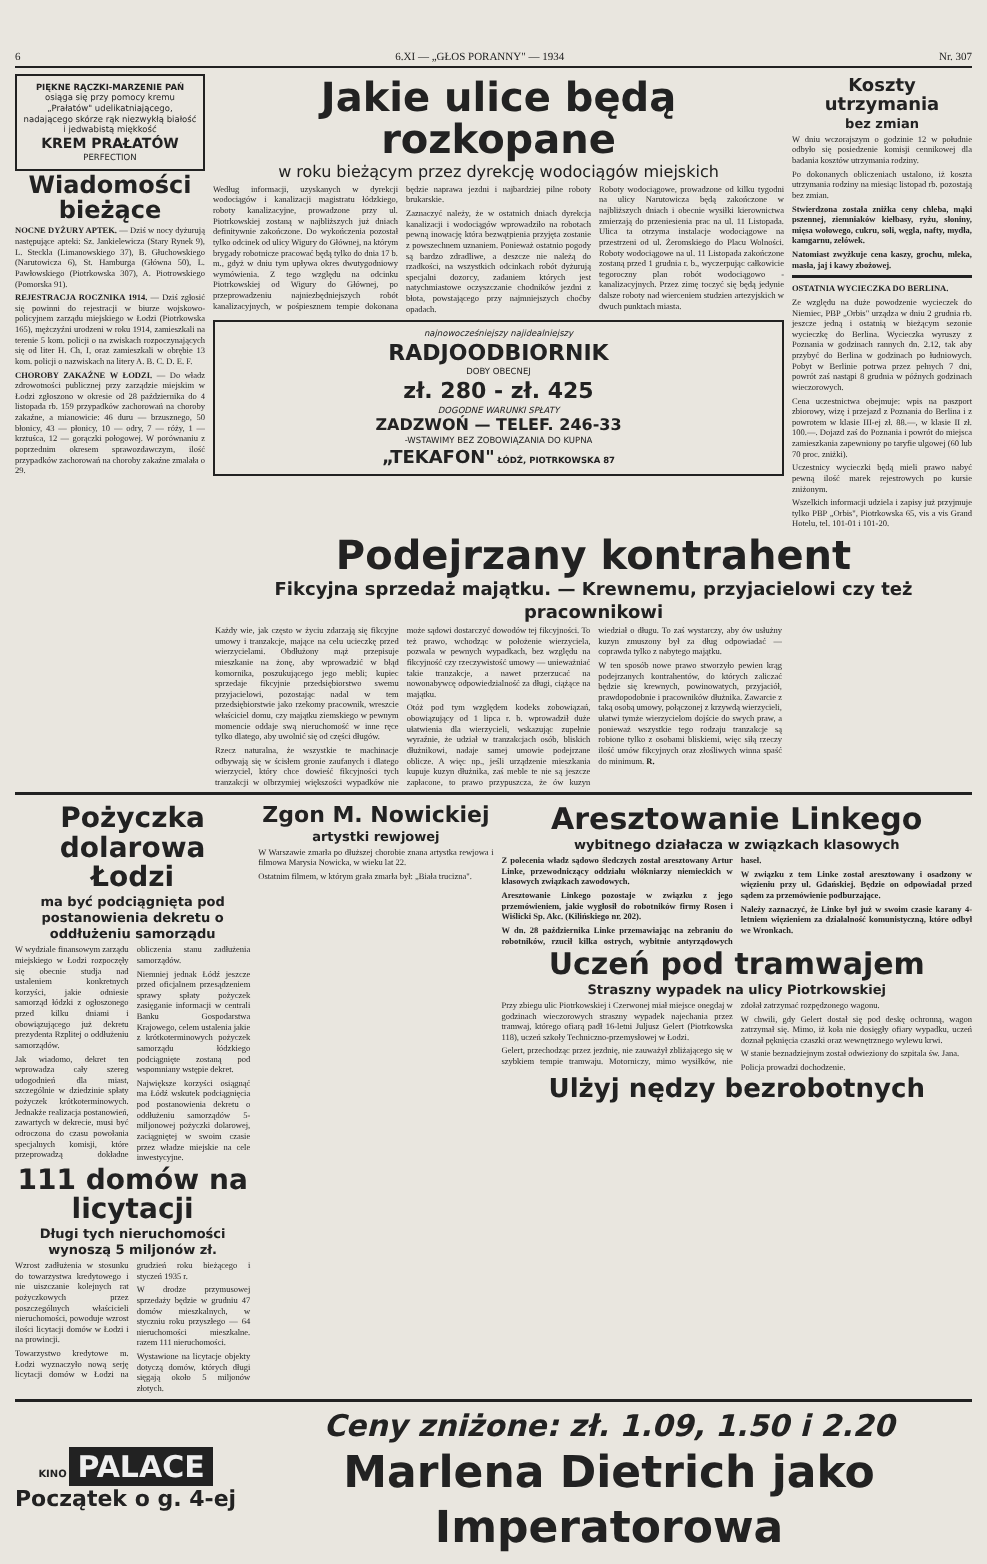6 6.XI — „GŁOS PORANNY" — 1934 Nr. 307
PIĘKNE RĄCZKI-MARZENIE PAŃ
osiąga się przy pomocy kremu „Prałatów" udelikatniającego, nadającego skórze rąk niezwykłą białość i jedwabistą miękkość
KREM PRAŁATÓW
PERFECTION
Wiadomości bieżące
NOCNE DYŻURY APTEK. — Dziś w nocy dyżurują następujące apteki: Sz. Jankielewicza (Stary Rynek 9), L. Steckla (Limanowskiego 37), B. Głuchowskiego (Narutowicza 6), St. Hamburga (Główna 50), L. Pawłowskiego (Piotrkowska 307), A. Piotrowskiego (Pomorska 91).
REJESTRACJA ROCZNIKA 1914. — Dziś zgłosić się powinni do rejestracji w biurze wojskowo-policyjnem zarządu miejskiego w Łodzi (Piotrkowska 165), mężczyźni urodzeni w roku 1914, zamieszkali na terenie 5 kom. policji o na zwiskach rozpoczynających się od liter H. Ch, I, oraz zamieszkali w obrębie 13 kom. policji o nazwiskach na litery A. B. C. D. E. F.
CHOROBY ZAKAŹNE W ŁODZI. — Do władz zdrowotności publicznej przy zarządzie miejskim w Łodzi zgłoszono w okresie od 28 października do 4 listopada rb. 159 przypadków zachorowań na choroby zakaźne, a mianowicie: 46 duru — brzusznego, 50 błonicy, 43 — płonicy, 10 — odry, 7 — róży, 1 — krztuśca, 12 — gorączki połogowej. W porównaniu z poprzednim okresem sprawozdawczym, ilość przypadków zachorowań na choroby zakaźne zmalała o 29.
Jakie ulice będą rozkopane
w roku bieżącym przez dyrekcję wodociągów miejskich
Według informacji, uzyskanych w dyrekcji wodociągów i kanalizacji magistratu łódzkiego, roboty kanalizacyjne, prowadzone przy ul. Piotrkowskiej zostaną w najbliższych już dniach definitywnie zakończone. Do wykończenia pozostał tylko odcinek od ulicy Wigury do Głównej, na którym brygady robotnicze pracować będą tylko do dnia 17 b. m., gdyż w dniu tym upływa okres dwutygodniowy wymówienia. Z tego względu na odcinku Piotrkowskiej od Wigury do Głównej, po przeprowadzeniu najniezbędniejszych robót kanalizacyjnych, w pośpiesznem tempie dokonana będzie naprawa jezdni i najbardziej pilne roboty brukarskie.
Zaznaczyć należy, że w ostatnich dniach dyrekcja kanalizacji i wodociągów wprowadziło na robotach pewną inowację która bezwątpienia przyjęta zostanie z powszechnem uznaniem. Ponieważ ostatnio pogody są bardzo zdradliwe, a deszcze nie należą do rzadkości, na wszystkich odcinkach robót dyżurują specjalni dozorcy, zadaniem których jest natychmiastowe oczyszczanie chodników jezdni z błota, powstającego przy najmniejszych choćby opadach.
Roboty wodociągowe, prowadzone od kilku tygodni na ulicy Narutowicza będą zakończone w najbliższych dniach i obecnie wysiłki kierownictwa zmierzają do przeniesienia prac na ul. 11 Listopada. Ulica ta otrzyma instalacje wodociągowe na przestrzeni od ul. Żeromskiego do Placu Wolności. Roboty wodociągowe na ul. 11 Listopada zakończone zostaną przed 1 grudnia r. b., wyczerpując całkowicie tegoroczny plan robót wodociągowo - kanalizacyjnych. Przez zimę toczyć się będą jedynie dalsze roboty nad wierceniem studzien artezyjskich w dwuch punktach miasta.
najnowocześniejszy najidealniejszy
RADJOODBIORNIK
DOBY OBECNEJ
zł. 280 - zł. 425
DOGODNE WARUNKI SPŁATY
ZADZWOŃ — TELEF. 246-33
-WSTAWIMY BEZ ZOBOWIĄZANIA DO KUPNA
„TEKAFON" ŁÓDŹ, PIOTRKOWSKA 87
Koszty utrzymania
bez zmian
W dniu wczorajszym o godzinie 12 w południe odbyło się posiedzenie komisji cennikowej dla badania kosztów utrzymania rodziny.
Po dokonanych obliczeniach ustalono, iż koszta utrzymania rodziny na miesiąc listopad rb. pozostają bez zmian.
Stwierdzona została zniżka ceny chleba, mąki pszennej, ziemniaków kiełbasy, ryżu, słoniny, mięsa wołowego, cukru, soli, węgla, nafty, mydła, kamgarnu, zelówek.
Natomiast zwyżkuje cena kaszy, grochu, mleka, masła, jaj i kawy zbożowej.
OSTATNIA WYCIECZKA DO BERLINA.
Ze względu na duże powodzenie wycieczek do Niemiec, PBP „Orbis" urządza w dniu 2 grudnia rb. jeszcze jedną i ostatnią w bieżącym sezonie wycieczkę do Berlina. Wycieczka wyruszy z Poznania w godzinach rannych dn. 2.12, tak aby przybyć do Berlina w godzinach po łudniowych. Pobyt w Berlinie potrwa przez pełnych 7 dni, powrót zaś nastąpi 8 grudnia w późnych godzinach wieczorowych.
Cena uczestnictwa obejmuje: wpis na paszport zbiorowy, wizę i przejazd z Poznania do Berlina i z powrotem w klasie III-ej zł. 88.—, w klasie II zł. 100.—. Dojazd zaś do Poznania i powrót do miejsca zamieszkania zapewniony po taryfie ulgowej (60 lub 70 proc. zniżki).
Uczestnicy wycieczki będą mieli prawo nabyć pewną ilość marek rejestrowych po kursie zniżonym.
Wszelkich informacji udziela i zapisy już przyjmuje tylko PBP „Orbis", Piotrkowska 65, vis a vis Grand Hotelu, tel. 101-01 i 101-20.
Podejrzany kontrahent
Fikcyjna sprzedaż majątku. — Krewnemu, przyjacielowi czy też pracownikowi
Każdy wie, jak często w życiu zdarzają się fikcyjne umowy i tranzakcje, mające na celu ucieczkę przed wierzycielami. Obdłużony mąż przepisuje mieszkanie na żonę, aby wprowadzić w błąd komornika, poszukującego jego mebli; kupiec sprzedaje fikcyjnie przedsiębiorstwo swemu przyjacielowi, pozostając nadal w tem przedsiębiorstwie jako rzekomy pracownik, wreszcie właściciel domu, czy majątku ziemskiego w pewnym momencie oddaje swą nieruchomość w inne ręce tylko dlatego, aby uwolnić się od części długów.
Rzecz naturalna, że wszystkie te machinacje odbywają się w ścisłem gronie zaufanych i dlatego wierzyciel, który chce dowieść fikcyjności tych tranzakcji w olbrzymiej większości wypadków nie może sądowi dostarczyć dowodów tej fikcyjności. To też prawo, wchodząc w położenie wierzyciela, pozwala w pewnych wypadkach, bez względu na fikcyjność czy rzeczywistość umowy — unieważniać takie tranzakcje, a nawet przerzucać na nowonabywcę odpowiedzialność za długi, ciążące na majątku.
Otóż pod tym względem kodeks zobowiązań, obowiązujący od 1 lipca r. b. wprowadził duże ułatwienia dla wierzycieli, wskazując zupełnie wyraźnie, że udział w tranzakcjach osób, bliskich dłużnikowi, nadaje samej umowie podejrzane oblicze. A więc np., jeśli urządzenie mieszkania kupuje kuzyn dłużnika, zaś meble te nie są jeszcze zapłacone, to prawo przypuszcza, że ów kuzyn wiedział o długu. To zaś wystarczy, aby ów usłużny kuzyn zmuszony był za dług odpowiadać — coprawda tylko z nabytego majątku.
W ten sposób nowe prawo stworzyło pewien krąg podejrzanych kontrahentów, do których zaliczać będzie się krewnych, powinowatych, przyjaciół, prawdopodobnie i pracowników dłużnika. Zawarcie z taką osobą umowy, połączonej z krzywdą wierzycieli, ułatwi tymże wierzycielom dojście do swych praw, a ponieważ wszystkie tego rodzaju tranzakcje są robione tylko z osobami bliskiemi, więc siłą rzeczy ilość umów fikcyjnych oraz złośliwych winna spaść do minimum. R.
Pożyczka dolarowa Łodzi
ma być podciągnięta pod postanowienia dekretu o oddłużeniu samorządu
W wydziale finansowym zarządu miejskiego w Łodzi rozpoczęły się obecnie studja nad ustaleniem konkretnych korzyści, jakie odniesie samorząd łódzki z ogłoszonego przed kilku dniami i obowiązującego już dekretu prezydenta Rzplitej o oddłużeniu samorządów.
Jak wiadomo, dekret ten wprowadza cały szereg udogodnień dla miast, szczególnie w dziedzinie spłaty pożyczek krótkoterminowych. Jednakże realizacja postanowień, zawartych w dekrecie, musi być odroczona do czasu powołania specjalnych komisji, które przeprowadzą dokładne obliczenia stanu zadłużenia samorządów.
Niemniej jednak Łódź jeszcze przed oficjalnem przesądzeniem sprawy spłaty pożyczek zasięganie informacji w centrali Banku Gospodarstwa Krajowego, celem ustalenia jakie z krótkoterminowych pożyczek samorządu łódzkiego podciągnięte zostaną pod wspomniany wstępie dekret.
Największe korzyści osiągnąć ma Łódź wskutek podciągnięcia pod postanowienia dekretu o oddłużeniu samorządów 5-miljonowej pożyczki dolarowej, zaciągniętej w swoim czasie przez władze miejskie na cele inwestycyjne.
111 domów na licytacji
Długi tych nieruchomości wynoszą 5 miljonów zł.
Wzrost zadłużenia w stosunku do towarzystwa kredytowego i nie uiszczanie kolejnych rat pożyczkowych przez poszczególnych właścicieli nieruchomości, powoduje wzrost ilości licytacji domów w Łodzi i na prowincji.
Towarzystwo kredytowe m. Łodzi wyznaczyło nową serję licytacji domów w Łodzi na grudzień roku bieżącego i styczeń 1935 r.
W drodze przymusowej sprzedaży będzie w grudniu 47 domów mieszkalnych, w styczniu roku przyszłego — 64 nieruchomości mieszkalne. razem 111 nieruchomości.
Wystawione na licytacje objekty dotyczą domów, których długi sięgają około 5 miljonów złotych.
Zgon M. Nowickiej
artystki rewjowej
W Warszawie zmarła po dłuższej chorobie znana artystka rewjowa i filmowa Marysia Nowicka, w wieku lat 22.
Ostatnim filmem, w którym grała zmarła był: „Biała trucizna".
Aresztowanie Linkego
wybitnego działacza w związkach klasowych
Z polecenia władz sądowo śledczych został aresztowany Artur Linke, przewodniczący oddziału włókniarzy niemieckich w klasowych związkach zawodowych.
Aresztowanie Linkego pozostaje w związku z jego przemówieniem, jakie wygłosił do robotników firmy Rosen i Wiślicki Sp. Akc. (Kilińskiego nr. 202).
W dn. 28 października Linke przemawiając na zebraniu do robotników, rzucił kilka ostrych, wybitnie antyrządowych haseł.
W związku z tem Linke został aresztowany i osadzony w więzieniu przy ul. Gdańskiej. Będzie on odpowiadał przed sądem za przemówienie podburzające.
Należy zaznaczyć, że Linke był już w swoim czasie karany 4-letniem więzieniem za działalność komunistyczną, które odbył we Wronkach.
Uczeń pod tramwajem
Straszny wypadek na ulicy Piotrkowskiej
Przy zbiegu ulic Piotrkowskiej i Czerwonej miał miejsce onegdaj w godzinach wieczorowych straszny wypadek najechania przez tramwaj, którego ofiarą padł 16-letni Juljusz Gelert (Piotrkowska 118), uczeń szkoły Techniczno-przemysłowej w Łodzi.
Gelert, przechodząc przez jezdnię, nie zauważył zbliżającego się w szybkiem tempie tramwaju. Motorniczy, mimo wysiłków, nie zdołał zatrzymać rozpędzonego wagonu.
W chwili, gdy Gelert dostał się pod deskę ochronną, wagon zatrzymał się. Mimo, iż koła nie dosięgły ofiary wypadku, uczeń doznał pęknięcia czaszki oraz wewnętrznego wylewu krwi.
W stanie beznadziejnym został odwieziony do szpitala św. Jana.
Policja prowadzi dochodzenie.
Ulżyj nędzy bezrobotnych
KINO PALACE
Początek o g. 4-ej
Ceny zniżone: zł. 1.09, 1.50 i 2.20
Marlena Dietrich jako Imperatorowa